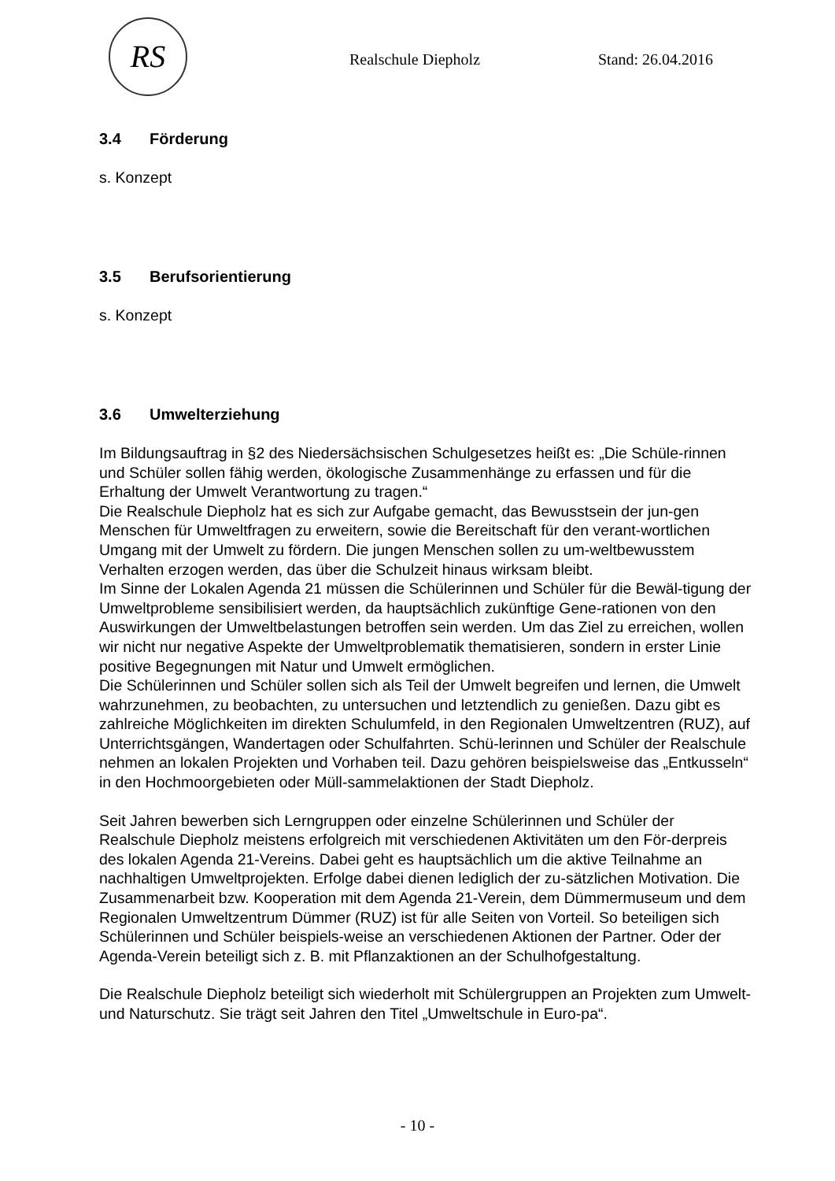RS
Realschule Diepholz Stand: 26.04.2016
3.4 Förderung
s. Konzept
3.5 Berufsorientierung
s. Konzept
3.6 Umwelterziehung
Im Bildungsauftrag in §2 des Niedersächsischen Schulgesetzes heißt es: „Die Schüle-rinnen und Schüler sollen fähig werden, ökologische Zusammenhänge zu erfassen und für die Erhaltung der Umwelt Verantwortung zu tragen.“
Die Realschule Diepholz hat es sich zur Aufgabe gemacht, das Bewusstsein der jun-gen Menschen für Umweltfragen zu erweitern, sowie die Bereitschaft für den verant-wortlichen Umgang mit der Umwelt zu fördern. Die jungen Menschen sollen zu um-weltbewusstem Verhalten erzogen werden, das über die Schulzeit hinaus wirksam bleibt.
Im Sinne der Lokalen Agenda 21 müssen die Schülerinnen und Schüler für die Bewäl-tigung der Umweltprobleme sensibilisiert werden, da hauptsächlich zukünftige Gene-rationen von den Auswirkungen der Umweltbelastungen betroffen sein werden. Um das Ziel zu erreichen, wollen wir nicht nur negative Aspekte der Umweltproblematik thematisieren, sondern in erster Linie positive Begegnungen mit Natur und Umwelt ermöglichen.
Die Schülerinnen und Schüler sollen sich als Teil der Umwelt begreifen und lernen, die Umwelt wahrzunehmen, zu beobachten, zu untersuchen und letztendlich zu genießen. Dazu gibt es zahlreiche Möglichkeiten im direkten Schulumfeld, in den Regionalen Umweltzentren (RUZ), auf Unterrichtsgängen, Wandertagen oder Schulfahrten. Schü-lerinnen und Schüler der Realschule nehmen an lokalen Projekten und Vorhaben teil. Dazu gehören beispielsweise das „Entkusseln“ in den Hochmoorgebieten oder Müll-sammelaktionen der Stadt Diepholz.
Seit Jahren bewerben sich Lerngruppen oder einzelne Schülerinnen und Schüler der Realschule Diepholz meistens erfolgreich mit verschiedenen Aktivitäten um den För-derpreis des lokalen Agenda 21-Vereins. Dabei geht es hauptsächlich um die aktive Teilnahme an nachhaltigen Umweltprojekten. Erfolge dabei dienen lediglich der zu-sätzlichen Motivation. Die Zusammenarbeit bzw. Kooperation mit dem Agenda 21-Verein, dem Dümmermuseum und dem Regionalen Umweltzentrum Dümmer (RUZ) ist für alle Seiten von Vorteil. So beteiligen sich Schülerinnen und Schüler beispiels-weise an verschiedenen Aktionen der Partner. Oder der Agenda-Verein beteiligt sich z. B. mit Pflanzaktionen an der Schulhofgestaltung.
Die Realschule Diepholz beteiligt sich wiederholt mit Schülergruppen an Projekten zum Umwelt- und Naturschutz. Sie trägt seit Jahren den Titel „Umweltschule in Euro-pa“.
- 10 -